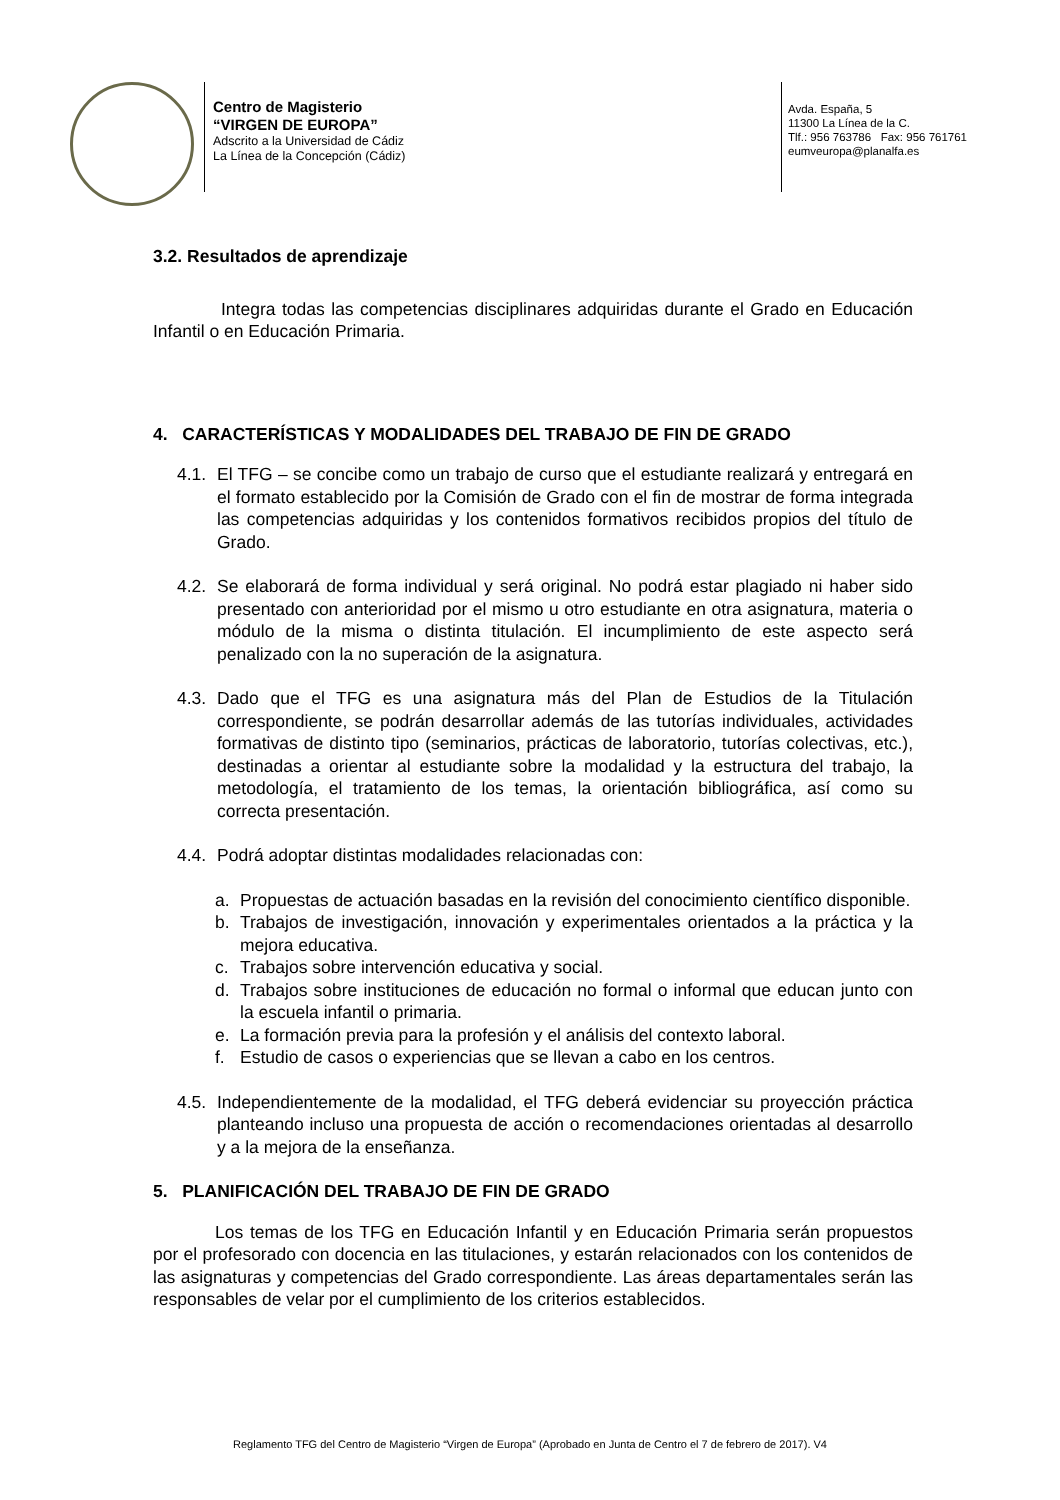Centro de Magisterio
“VIRGEN DE EUROPA”
Adscrito a la Universidad de Cádiz
La Línea de la Concepción (Cádiz)
Avda. España, 5
11300 La Línea de la C.
Tlf.: 956 763786 Fax: 956 761761
eumveuropa@planalfa.es
3.2. Resultados de aprendizaje
Integra todas las competencias disciplinares adquiridas durante el Grado en Educación Infantil o en Educación Primaria.
4. CARACTERÍSTICAS Y MODALIDADES DEL TRABAJO DE FIN DE GRADO
4.1.
El TFG – se concibe como un trabajo de curso que el estudiante realizará y entregará en el formato establecido por la Comisión de Grado con el fin de mostrar de forma integrada las competencias adquiridas y los contenidos formativos recibidos propios del título de Grado.
4.2.
Se elaborará de forma individual y será original. No podrá estar plagiado ni haber sido presentado con anterioridad por el mismo u otro estudiante en otra asignatura, materia o módulo de la misma o distinta titulación. El incumplimiento de este aspecto será penalizado con la no superación de la asignatura.
4.3.
Dado que el TFG es una asignatura más del Plan de Estudios de la Titulación correspondiente, se podrán desarrollar además de las tutorías individuales, actividades formativas de distinto tipo (seminarios, prácticas de laboratorio, tutorías colectivas, etc.), destinadas a orientar al estudiante sobre la modalidad y la estructura del trabajo, la metodología, el tratamiento de los temas, la orientación bibliográfica, así como su correcta presentación.
4.4.
Podrá adoptar distintas modalidades relacionadas con:
a. Propuestas de actuación basadas en la revisión del conocimiento científico disponible.
b. Trabajos de investigación, innovación y experimentales orientados a la práctica y la mejora educativa.
c. Trabajos sobre intervención educativa y social.
d. Trabajos sobre instituciones de educación no formal o informal que educan junto con la escuela infantil o primaria.
e. La formación previa para la profesión y el análisis del contexto laboral.
f. Estudio de casos o experiencias que se llevan a cabo en los centros.
4.5.
Independientemente de la modalidad, el TFG deberá evidenciar su proyección práctica planteando incluso una propuesta de acción o recomendaciones orientadas al desarrollo y a la mejora de la enseñanza.
5. PLANIFICACIÓN DEL TRABAJO DE FIN DE GRADO
Los temas de los TFG en Educación Infantil y en Educación Primaria serán propuestos por el profesorado con docencia en las titulaciones, y estarán relacionados con los contenidos de las asignaturas y competencias del Grado correspondiente. Las áreas departamentales serán las responsables de velar por el cumplimiento de los criterios establecidos.
Reglamento TFG del Centro de Magisterio “Virgen de Europa” (Aprobado en Junta de Centro el 7 de febrero de 2017). V4